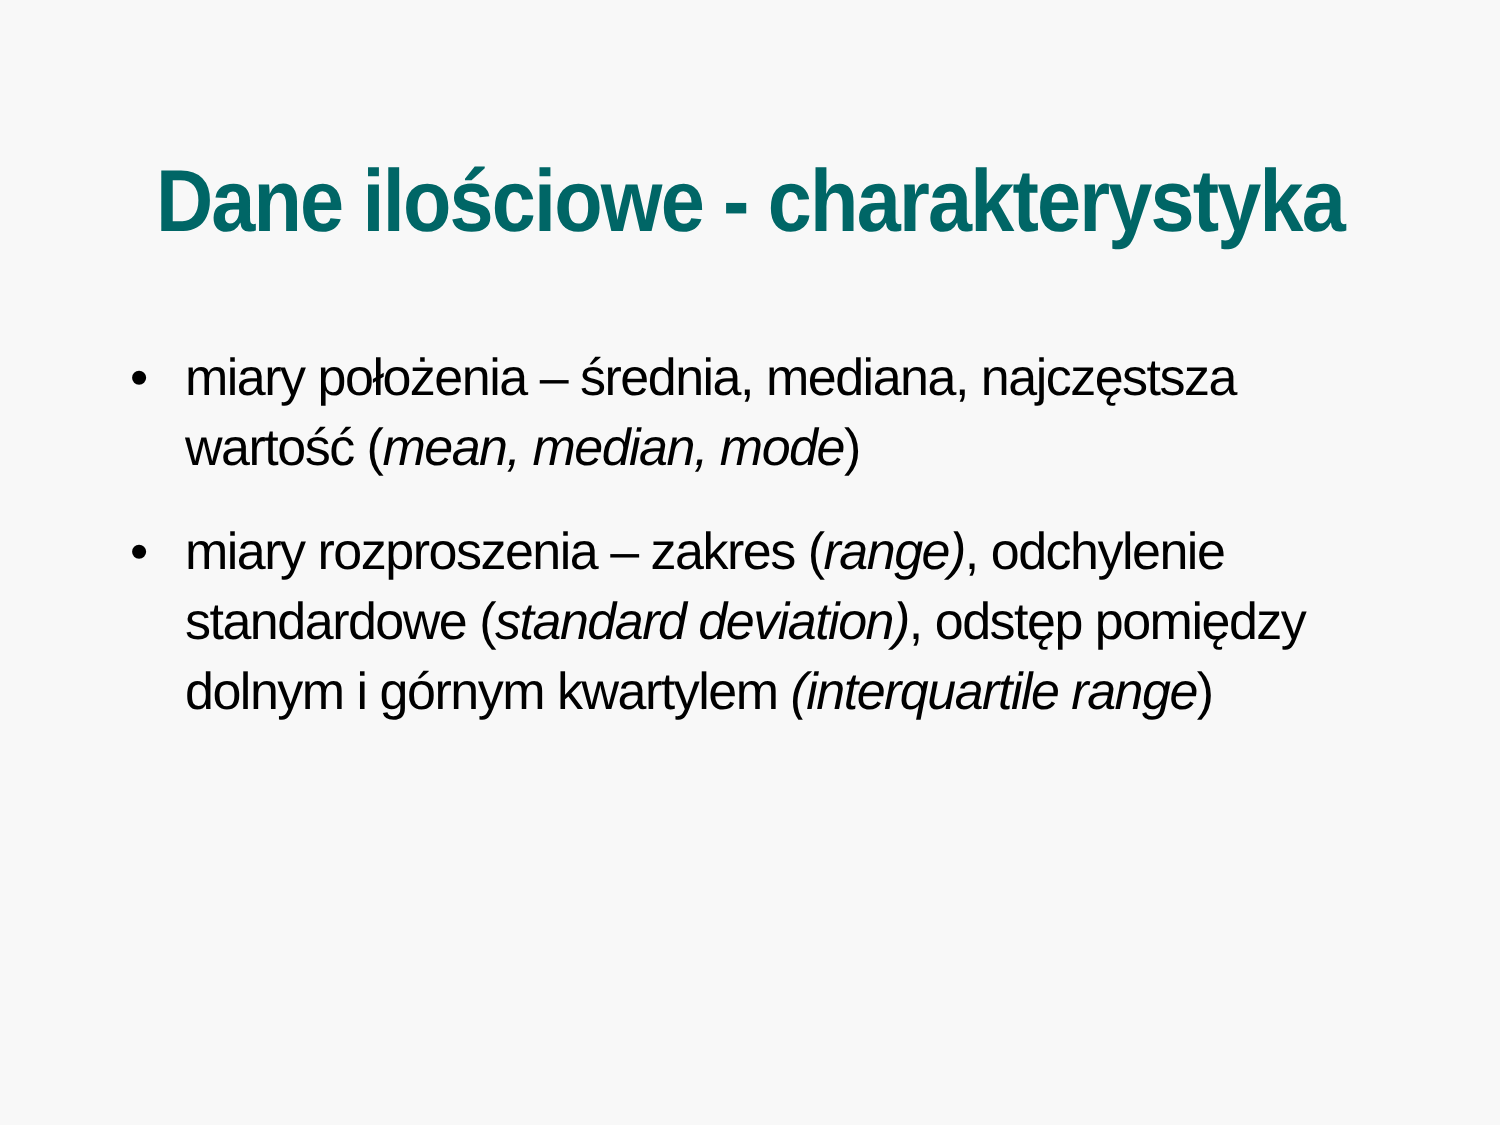Dane ilościowe - charakterystyka
• miary położenia – średnia, mediana, najczęstsza wartość (mean, median, mode)
• miary rozproszenia – zakres (range), odchylenie standardowe (standard deviation), odstęp pomiędzy dolnym i górnym kwartylem (interquartile range)